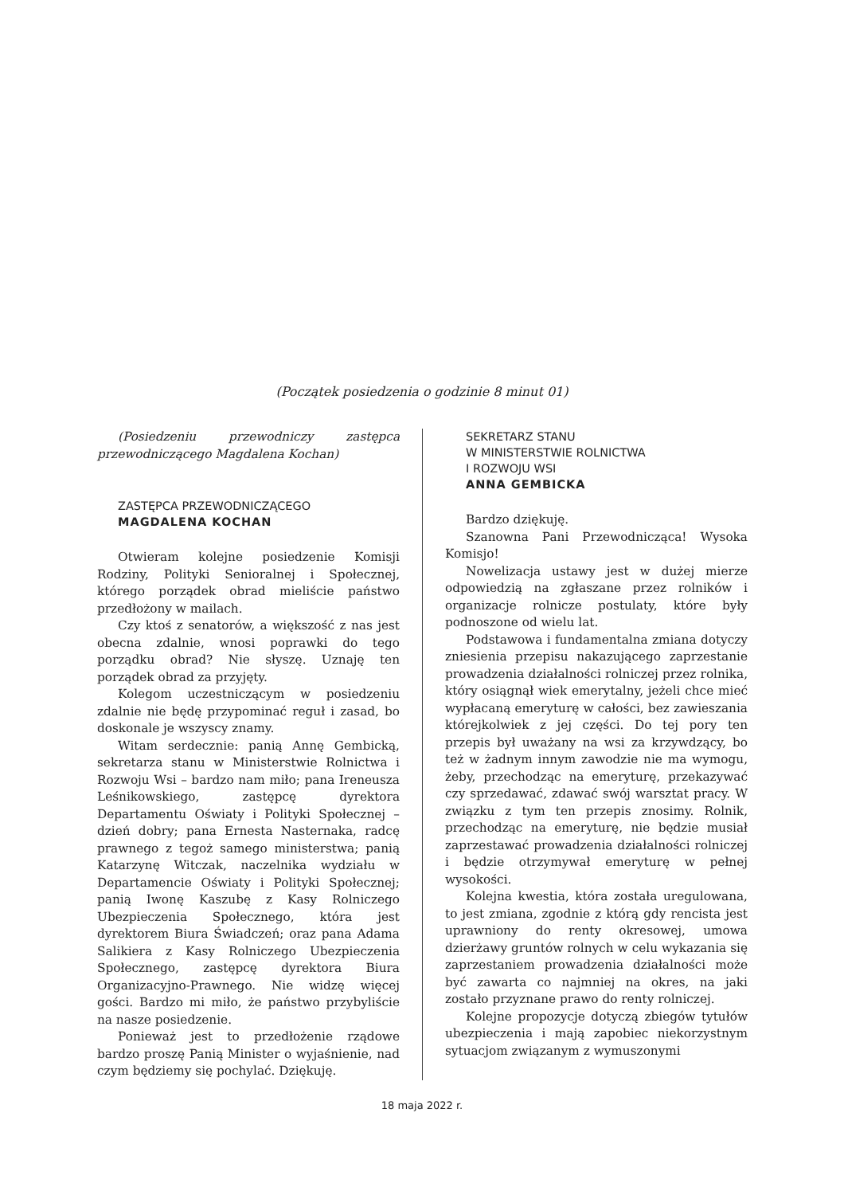(Początek posiedzenia o godzinie 8 minut 01)
(Posiedzeniu przewodniczy zastępca przewodniczącego Magdalena Kochan)
ZASTĘPCA PRZEWODNICZĄCEGO
MAGDALENA KOCHAN
Otwieram kolejne posiedzenie Komisji Rodziny, Polityki Senioralnej i Społecznej, którego porządek obrad mieliście państwo przedłożony w mailach.
Czy ktoś z senatorów, a większość z nas jest obecna zdalnie, wnosi poprawki do tego porządku obrad? Nie słyszę. Uznaję ten porządek obrad za przyjęty.
Kolegom uczestniczącym w posiedzeniu zdalnie nie będę przypominać reguł i zasad, bo doskonale je wszyscy znamy.
Witam serdecznie: panią Annę Gembicką, sekretarza stanu w Ministerstwie Rolnictwa i Rozwoju Wsi – bardzo nam miło; pana Ireneusza Leśnikowskiego, zastępcę dyrektora Departamentu Oświaty i Polityki Społecznej – dzień dobry; pana Ernesta Nasternaka, radcę prawnego z tegoż samego ministerstwa; panią Katarzynę Witczak, naczelnika wydziału w Departamencie Oświaty i Polityki Społecznej; panią Iwonę Kaszubę z Kasy Rolniczego Ubezpieczenia Społecznego, która jest dyrektorem Biura Świadczeń; oraz pana Adama Salikiera z Kasy Rolniczego Ubezpieczenia Społecznego, zastępcę dyrektora Biura Organizacyjno-Prawnego. Nie widzę więcej gości. Bardzo mi miło, że państwo przybyliście na nasze posiedzenie.
Ponieważ jest to przedłożenie rządowe bardzo proszę Panią Minister o wyjaśnienie, nad czym będziemy się pochylać. Dziękuję.
SEKRETARZ STANU
W MINISTERSTWIE ROLNICTWA
I ROZWOJU WSI
ANNA GEMBICKA
Bardzo dziękuję.
Szanowna Pani Przewodnicząca! Wysoka Komisjo!
Nowelizacja ustawy jest w dużej mierze odpowiedzią na zgłaszane przez rolników i organizacje rolnicze postulaty, które były podnoszone od wielu lat.
Podstawowa i fundamentalna zmiana dotyczy zniesienia przepisu nakazującego zaprzestanie prowadzenia działalności rolniczej przez rolnika, który osiągnął wiek emerytalny, jeżeli chce mieć wypłacaną emeryturę w całości, bez zawieszania którejkolwiek z jej części. Do tej pory ten przepis był uważany na wsi za krzywdzący, bo też w żadnym innym zawodzie nie ma wymogu, żeby, przechodząc na emeryturę, przekazywać czy sprzedawać, zdawać swój warsztat pracy. W związku z tym ten przepis znosimy. Rolnik, przechodząc na emeryturę, nie będzie musiał zaprzestawać prowadzenia działalności rolniczej i będzie otrzymywał emeryturę w pełnej wysokości.
Kolejna kwestia, która została uregulowana, to jest zmiana, zgodnie z którą gdy rencista jest uprawniony do renty okresowej, umowa dzierżawy gruntów rolnych w celu wykazania się zaprzestaniem prowadzenia działalności może być zawarta co najmniej na okres, na jaki zostało przyznane prawo do renty rolniczej.
Kolejne propozycje dotyczą zbiegów tytułów ubezpieczenia i mają zapobiec niekorzystnym sytuacjom związanym z wymuszonymi
18 maja 2022 r.